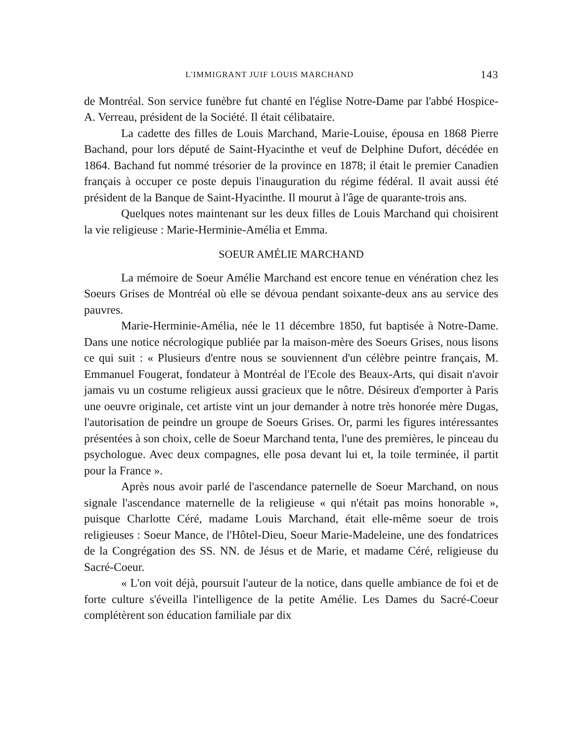L'IMMIGRANT JUIF LOUIS MARCHAND 143
de Montréal. Son service funèbre fut chanté en l'église Notre-Dame par l'abbé Hospice-A. Verreau, président de la Société. Il était célibataire.
La cadette des filles de Louis Marchand, Marie-Louise, épousa en 1868 Pierre Bachand, pour lors député de Saint-Hyacinthe et veuf de Delphine Dufort, décédée en 1864. Bachand fut nommé trésorier de la province en 1878; il était le premier Canadien français à occuper ce poste depuis l'inauguration du régime fédéral. Il avait aussi été président de la Banque de Saint-Hyacinthe. Il mourut à l'âge de quarante-trois ans.
Quelques notes maintenant sur les deux filles de Louis Marchand qui choisirent la vie religieuse : Marie-Herminie-Amélia et Emma.
SOEUR AMÉLIE MARCHAND
La mémoire de Soeur Amélie Marchand est encore tenue en vénération chez les Soeurs Grises de Montréal où elle se dévoua pendant soixante-deux ans au service des pauvres.
Marie-Herminie-Amélia, née le 11 décembre 1850, fut baptisée à Notre-Dame. Dans une notice nécrologique publiée par la maison-mère des Soeurs Grises, nous lisons ce qui suit : « Plusieurs d'entre nous se souviennent d'un célèbre peintre français, M. Emmanuel Fougerat, fondateur à Montréal de l'Ecole des Beaux-Arts, qui disait n'avoir jamais vu un costume religieux aussi gracieux que le nôtre. Désireux d'emporter à Paris une oeuvre originale, cet artiste vint un jour demander à notre très honorée mère Dugas, l'autorisation de peindre un groupe de Soeurs Grises. Or, parmi les figures intéressantes présentées à son choix, celle de Soeur Marchand tenta, l'une des premières, le pinceau du psychologue. Avec deux compagnes, elle posa devant lui et, la toile terminée, il partit pour la France ».
Après nous avoir parlé de l'ascendance paternelle de Soeur Marchand, on nous signale l'ascendance maternelle de la religieuse « qui n'était pas moins honorable », puisque Charlotte Céré, madame Louis Marchand, était elle-même soeur de trois religieuses : Soeur Mance, de l'Hôtel-Dieu, Soeur Marie-Madeleine, une des fondatrices de la Congrégation des SS. NN. de Jésus et de Marie, et madame Céré, religieuse du Sacré-Coeur.
« L'on voit déjà, poursuit l'auteur de la notice, dans quelle ambiance de foi et de forte culture s'éveilla l'intelligence de la petite Amélie. Les Dames du Sacré-Coeur complétèrent son éducation familiale par dix